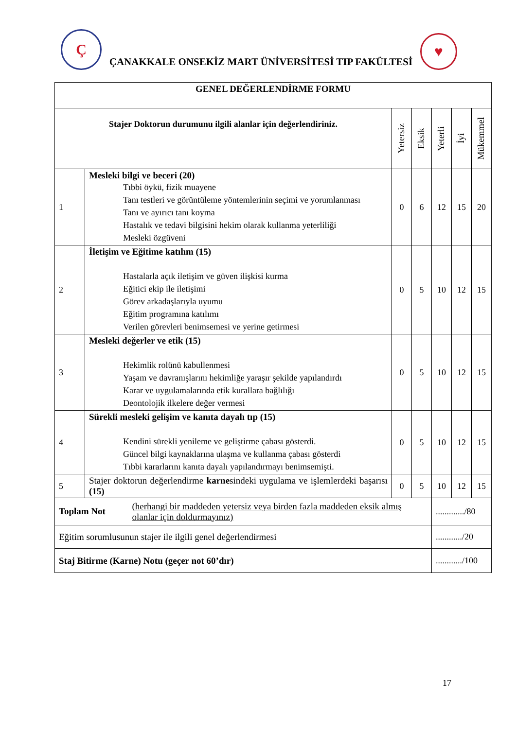Ç
ÇANAKKALE ONSEKİZ MART ÜNİVERSİTESİ TIP FAKÜLTESİ
♥
| GENEL DEĞERLENDİRME FORMU | | | | | | |
| --- | --- | --- | --- | --- | --- | --- |
| Stajer Doktorun durumunu ilgili alanlar için değerlendiriniz. | | Yetersiz | Eksik | Yeterli | İyi | Mükemmel |
| 1 | Mesleki bilgi ve beceri (20) Tıbbi öykü, fizik muayene Tanı testleri ve görüntüleme yöntemlerinin seçimi ve yorumlanması Tanı ve ayırıcı tanı koyma Hastalık ve tedavi bilgisini hekim olarak kullanma yeterliliği Mesleki özgüveni | 0 | 6 | 12 | 15 | 20 |
| 2 | İletişim ve Eğitime katılım (15) Hastalarla açık iletişim ve güven ilişkisi kurma Eğitici ekip ile iletişimi Görev arkadaşlarıyla uyumu Eğitim programına katılımı Verilen görevleri benimsemesi ve yerine getirmesi | 0 | 5 | 10 | 12 | 15 |
| 3 | Mesleki değerler ve etik (15) Hekimlik rolünü kabullenmesi Yaşam ve davranışlarını hekimliğe yaraşır şekilde yapılandırdı Karar ve uygulamalarında etik kurallara bağlılığı Deontolojik ilkelere değer vermesi | 0 | 5 | 10 | 12 | 15 |
| 4 | Sürekli mesleki gelişim ve kanıta dayalı tıp (15) Kendini sürekli yenileme ve geliştirme çabası gösterdi. Güncel bilgi kaynaklarına ulaşma ve kullanma çabası gösterdi Tıbbi kararlarını kanıta dayalı yapılandırmayı benimsemişti. | 0 | 5 | 10 | 12 | 15 |
| 5 | Stajer doktorun değerlendirme karne sindeki uygulama ve işlemlerdeki başarısı (15) | 0 | 5 | 10 | 12 | 15 |
| Toplam Not (herhangi bir maddeden yetersiz veya birden fazla maddeden eksik almış olanlar için doldurmayınız) | | | | ............./80 | | |
| Eğitim sorumlusunun stajer ile ilgili genel değerlendirmesi | | | | ............/20 | | |
| Staj Bitirme (Karne) Notu (geçer not 60’dır) | | | | ............/100 | | |
17